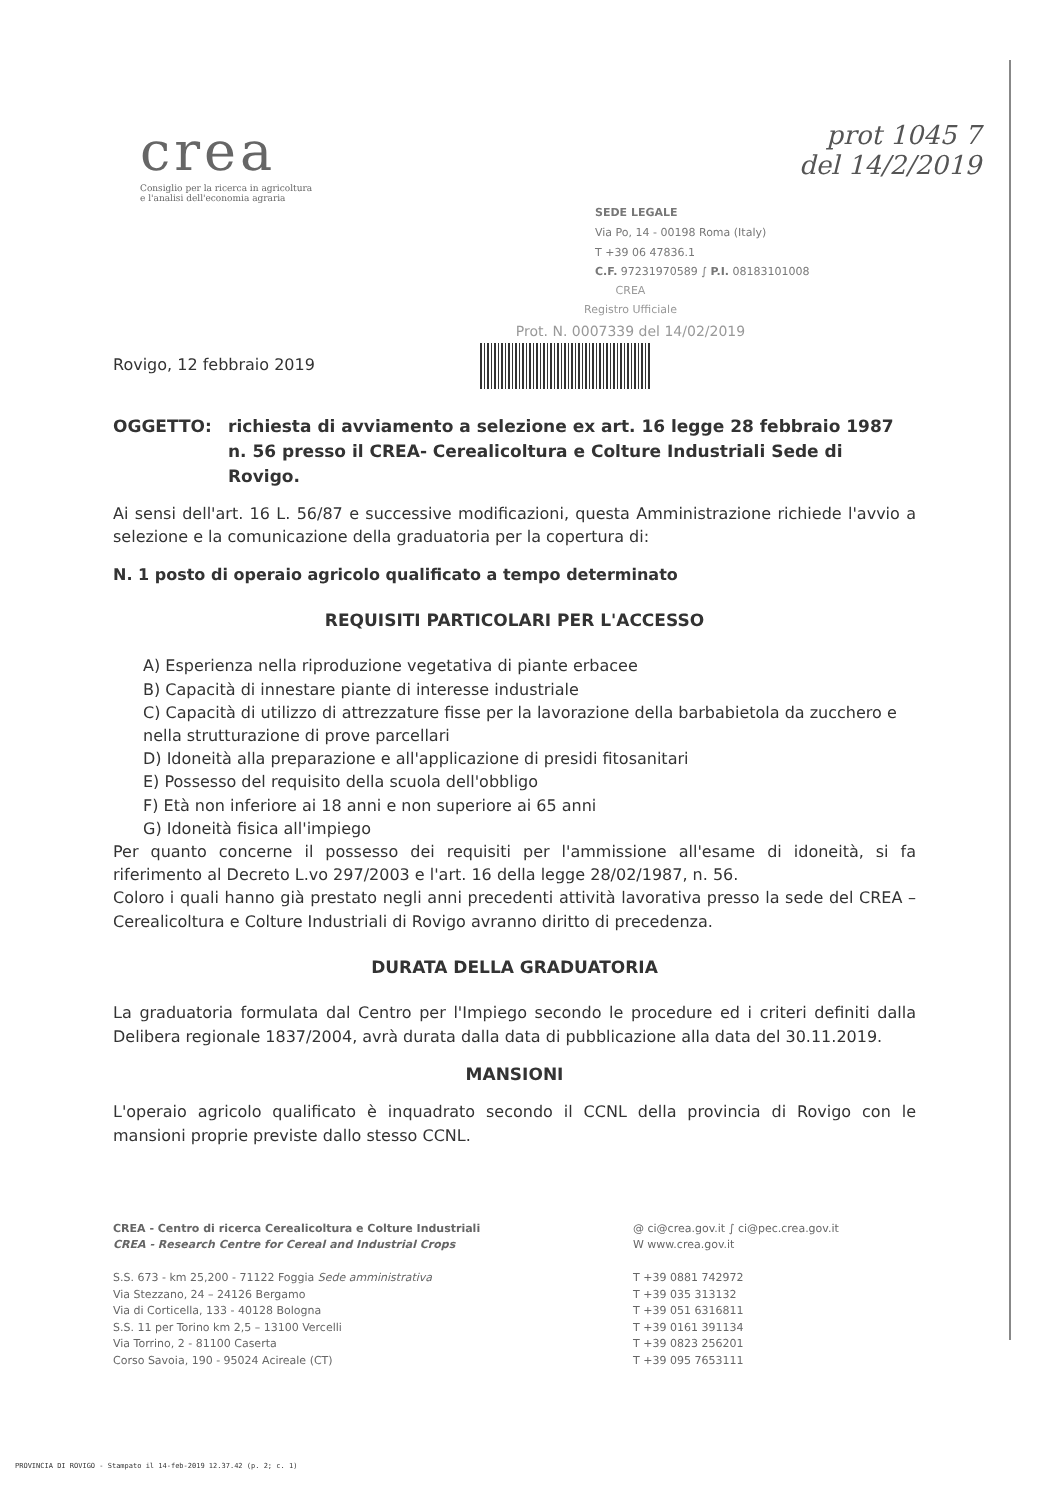crea
Consiglio per la ricerca in agricoltura
e l'analisi dell'economia agraria
prot 1045 7
del 14/2/2019
SEDE LEGALE
Via Po, 14 - 00198 Roma (Italy)
T +39 06 47836.1
C.F. 97231970589 ∫ P.I. 08183101008
CREA
Registro Ufficiale
Prot. N. 0007339 del 14/02/2019
Rovigo, 12 febbraio 2019
OGGETTO: richiesta di avviamento a selezione ex art. 16 legge 28 febbraio 1987 n. 56 presso il CREA- Cerealicoltura e Colture Industriali Sede di Rovigo.
Ai sensi dell'art. 16 L. 56/87 e successive modificazioni, questa Amministrazione richiede l'avvio a selezione e la comunicazione della graduatoria per la copertura di:
N. 1 posto di operaio agricolo qualificato a tempo determinato
REQUISITI PARTICOLARI PER L'ACCESSO
A) Esperienza nella riproduzione vegetativa di piante erbacee
B) Capacità di innestare piante di interesse industriale
C) Capacità di utilizzo di attrezzature fisse per la lavorazione della barbabietola da zucchero e nella strutturazione di prove parcellari
D) Idoneità alla preparazione e all'applicazione di presidi fitosanitari
E) Possesso del requisito della scuola dell'obbligo
F) Età non inferiore ai 18 anni e non superiore ai 65 anni
G) Idoneità fisica all'impiego
Per quanto concerne il possesso dei requisiti per l'ammissione all'esame di idoneità, si fa riferimento al Decreto L.vo 297/2003 e l'art. 16 della legge 28/02/1987, n. 56.
Coloro i quali hanno già prestato negli anni precedenti attività lavorativa presso la sede del CREA – Cerealicoltura e Colture Industriali di Rovigo avranno diritto di precedenza.
DURATA DELLA GRADUATORIA
La graduatoria formulata dal Centro per l'Impiego secondo le procedure ed i criteri definiti dalla Delibera regionale 1837/2004, avrà durata dalla data di pubblicazione alla data del 30.11.2019.
MANSIONI
L'operaio agricolo qualificato è inquadrato secondo il CCNL della provincia di Rovigo con le mansioni proprie previste dallo stesso CCNL.
CREA - Centro di ricerca Cerealicoltura e Colture Industriali
CREA - Research Centre for Cereal and Industrial Crops
S.S. 673 - km 25,200 - 71122 Foggia Sede amministrativa
Via Stezzano, 24 – 24126 Bergamo
Via di Corticella, 133 - 40128 Bologna
S.S. 11 per Torino km 2,5 – 13100 Vercelli
Via Torrino, 2 - 81100 Caserta
Corso Savoia, 190 - 95024 Acireale (CT)
@ ci@crea.gov.it ∫ ci@pec.crea.gov.it
W www.crea.gov.it
T +39 0881 742972
T +39 035 313132
T +39 051 6316811
T +39 0161 391134
T +39 0823 256201
T +39 095 7653111
PROVINCIA DI ROVIGO - Stampato il 14-feb-2019 12.37.42 (p. 2; c. 1)